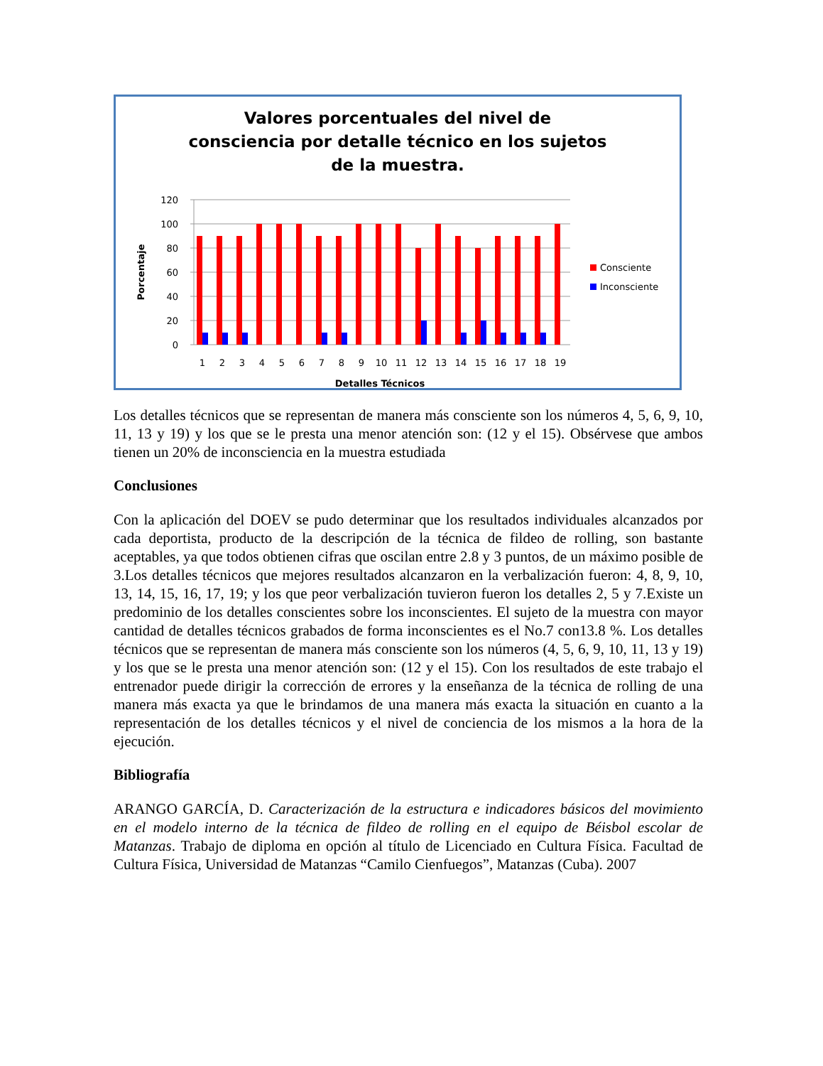Valores porcentuales del nivel de
consciencia por detalle técnico en los sujetos
de la muestra.
120
100
80
60
40
20
0
Porcentaje
1
2
3
4
5
6
7
8
9
10
11
12
13
14
15
16
17
18
19
Detalles Técnicos
Consciente
Inconsciente
Los detalles técnicos que se representan de manera más consciente son los números 4, 5, 6, 9, 10, 11, 13 y 19) y los que se le presta una menor atención son: (12 y el 15). Obsérvese que ambos tienen un 20% de inconsciencia en la muestra estudiada
Conclusiones
Con la aplicación del DOEV se pudo determinar que los resultados individuales alcanzados por cada deportista, producto de la descripción de la técnica de fildeo de rolling, son bastante aceptables, ya que todos obtienen cifras que oscilan entre 2.8 y 3 puntos, de un máximo posible de 3.Los detalles técnicos que mejores resultados alcanzaron en la verbalización fueron: 4, 8, 9, 10, 13, 14, 15, 16, 17, 19; y los que peor verbalización tuvieron fueron los detalles 2, 5 y 7.Existe un predominio de los detalles conscientes sobre los inconscientes. El sujeto de la muestra con mayor cantidad de detalles técnicos grabados de forma inconscientes es el No.7 con13.8 %. Los detalles técnicos que se representan de manera más consciente son los números (4, 5, 6, 9, 10, 11, 13 y 19) y los que se le presta una menor atención son: (12 y el 15). Con los resultados de este trabajo el entrenador puede dirigir la corrección de errores y la enseñanza de la técnica de rolling de una manera más exacta ya que le brindamos de una manera más exacta la situación en cuanto a la representación de los detalles técnicos y el nivel de conciencia de los mismos a la hora de la ejecución.
Bibliografía
ARANGO GARCÍA, D. Caracterización de la estructura e indicadores básicos del movimiento en el modelo interno de la técnica de fildeo de rolling en el equipo de Béisbol escolar de Matanzas. Trabajo de diploma en opción al título de Licenciado en Cultura Física. Facultad de Cultura Física, Universidad de Matanzas “Camilo Cienfuegos”, Matanzas (Cuba). 2007